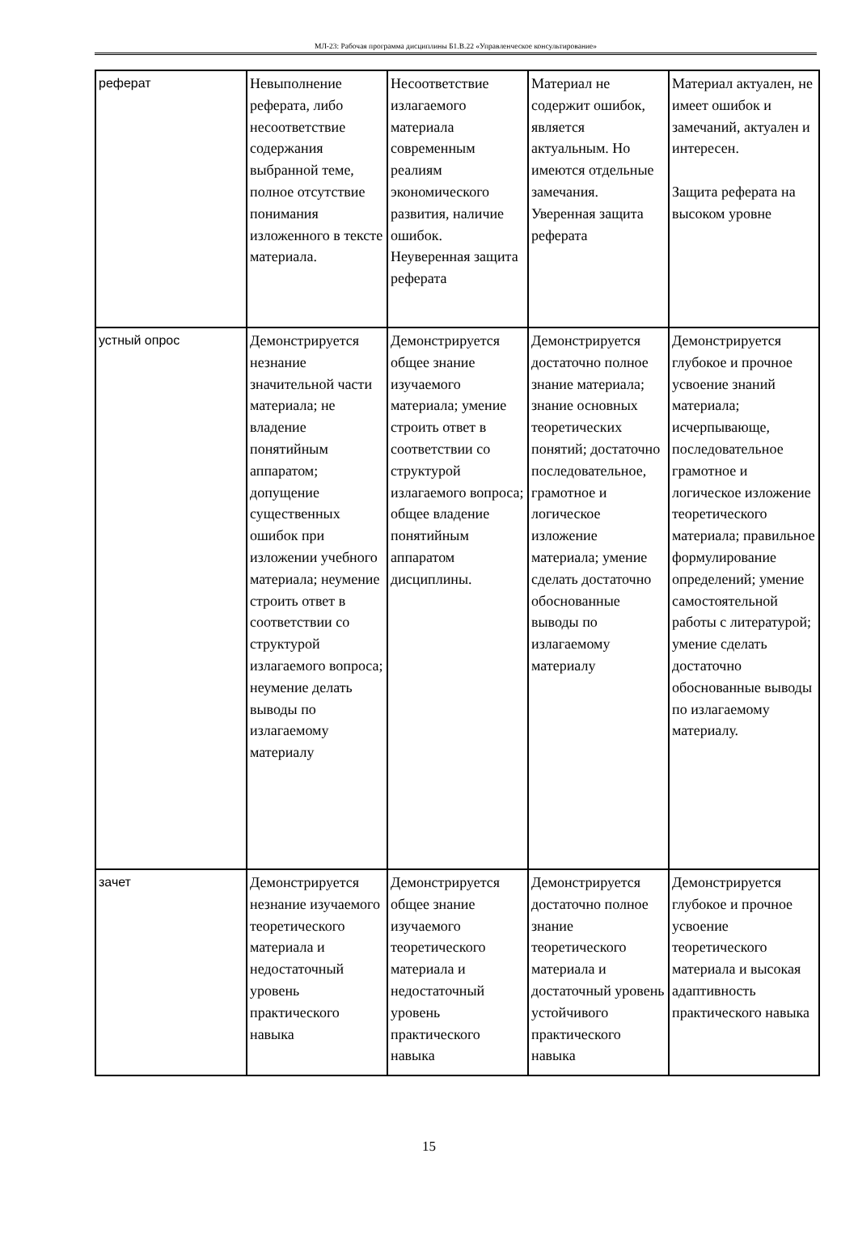МЛ-23: Рабочая программа дисциплины Б1.В.22 «Управленческое консультирование»
| реферат | Невыполнение реферата, либо несоответствие содержания выбранной теме, полное отсутствие понимания изложенного в тексте материала. | Несоответствие излагаемого материала современным реалиям экономического развития, наличие ошибок. Неуверенная защита реферата | Материал не содержит ошибок, является актуальным. Но имеются отдельные замечания. Уверенная защита реферата | Материал актуален, не имеет ошибок и замечаний, актуален и интересен. Защита реферата на высоком уровне |
| устный опрос | Демонстрируется незнание значительной части материала; не владение понятийным аппаратом; допущение существенных ошибок при изложении учебного материала; неумение строить ответ в соответствии со структурой излагаемого вопроса; неумение делать выводы по излагаемому материалу | Демонстрируется общее знание изучаемого материала; умение строить ответ в соответствии со структурой излагаемого вопроса; общее владение понятийным аппаратом дисциплины. | Демонстрируется достаточно полное знание материала; знание основных теоретических понятий; достаточно последовательное, грамотное и логическое изложение материала; умение сделать достаточно обоснованные выводы по излагаемому материалу | Демонстрируется глубокое и прочное усвоение знаний материала; исчерпывающе, последовательное грамотное и логическое изложение теоретического материала; правильное формулирование определений; умение самостоятельной работы с литературой; умение сделать достаточно обоснованные выводы по излагаемому материалу. |
| зачет | Демонстрируется незнание изучаемого теоретического материала и недостаточный уровень практического навыка | Демонстрируется общее знание изучаемого теоретического материала и недостаточный уровень практического навыка | Демонстрируется достаточно полное знание теоретического материала и достаточный уровень устойчивого практического навыка | Демонстрируется глубокое и прочное усвоение теоретического материала и высокая адаптивность практического навыка |
15